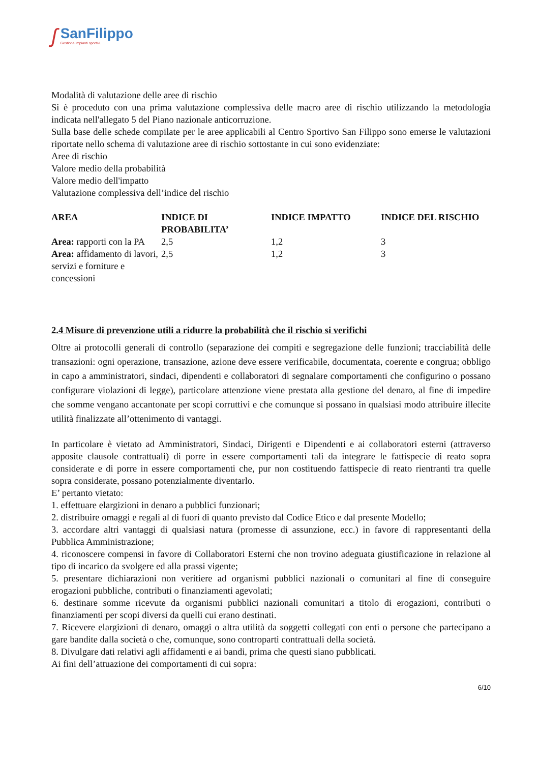ʃ
SanFilippo
Gestione impianti sportivi.
Modalità di valutazione delle aree di rischio
Si è proceduto con una prima valutazione complessiva delle macro aree di rischio utilizzando la metodologia indicata nell'allegato 5 del Piano nazionale anticorruzione.
Sulla base delle schede compilate per le aree applicabili al Centro Sportivo San Filippo sono emerse le valutazioni riportate nello schema di valutazione aree di rischio sottostante in cui sono evidenziate:
Aree di rischio
Valore medio della probabilità
Valore medio dell'impatto
Valutazione complessiva dell’indice del rischio
| AREA | INDICE DI PROBABILITA’ | INDICE IMPATTO | INDICE DEL RISCHIO |
| --- | --- | --- | --- |
| Area: rapporti con la PA | 2,5 | 1,2 | 3 |
| Area: affidamento di lavori, servizi e forniture e concessioni | 2,5 | 1,2 | 3 |
2.4 Misure di prevenzione utili a ridurre la probabilità che il rischio si verifichi
Oltre ai protocolli generali di controllo (separazione dei compiti e segregazione delle funzioni; tracciabilità delle transazioni: ogni operazione, transazione, azione deve essere verificabile, documentata, coerente e congrua; obbligo in capo a amministratori, sindaci, dipendenti e collaboratori di segnalare comportamenti che configurino o possano configurare violazioni di legge), particolare attenzione viene prestata alla gestione del denaro, al fine di impedire che somme vengano accantonate per scopi corruttivi e che comunque si possano in qualsiasi modo attribuire illecite utilità finalizzate all’ottenimento di vantaggi.
In particolare è vietato ad Amministratori, Sindaci, Dirigenti e Dipendenti e ai collaboratori esterni (attraverso apposite clausole contrattuali) di porre in essere comportamenti tali da integrare le fattispecie di reato sopra considerate e di porre in essere comportamenti che, pur non costituendo fattispecie di reato rientranti tra quelle sopra considerate, possano potenzialmente diventarlo.
E’ pertanto vietato:
1. effettuare elargizioni in denaro a pubblici funzionari;
2. distribuire omaggi e regali al di fuori di quanto previsto dal Codice Etico e dal presente Modello;
3. accordare altri vantaggi di qualsiasi natura (promesse di assunzione, ecc.) in favore di rappresentanti della Pubblica Amministrazione;
4. riconoscere compensi in favore di Collaboratori Esterni che non trovino adeguata giustificazione in relazione al tipo di incarico da svolgere ed alla prassi vigente;
5. presentare dichiarazioni non veritiere ad organismi pubblici nazionali o comunitari al fine di conseguire erogazioni pubbliche, contributi o finanziamenti agevolati;
6. destinare somme ricevute da organismi pubblici nazionali comunitari a titolo di erogazioni, contributi o finanziamenti per scopi diversi da quelli cui erano destinati.
7. Ricevere elargizioni di denaro, omaggi o altra utilità da soggetti collegati con enti o persone che partecipano a gare bandite dalla società o che, comunque, sono controparti contrattuali della società.
8. Divulgare dati relativi agli affidamenti e ai bandi, prima che questi siano pubblicati.
Ai fini dell’attuazione dei comportamenti di cui sopra:
6/10